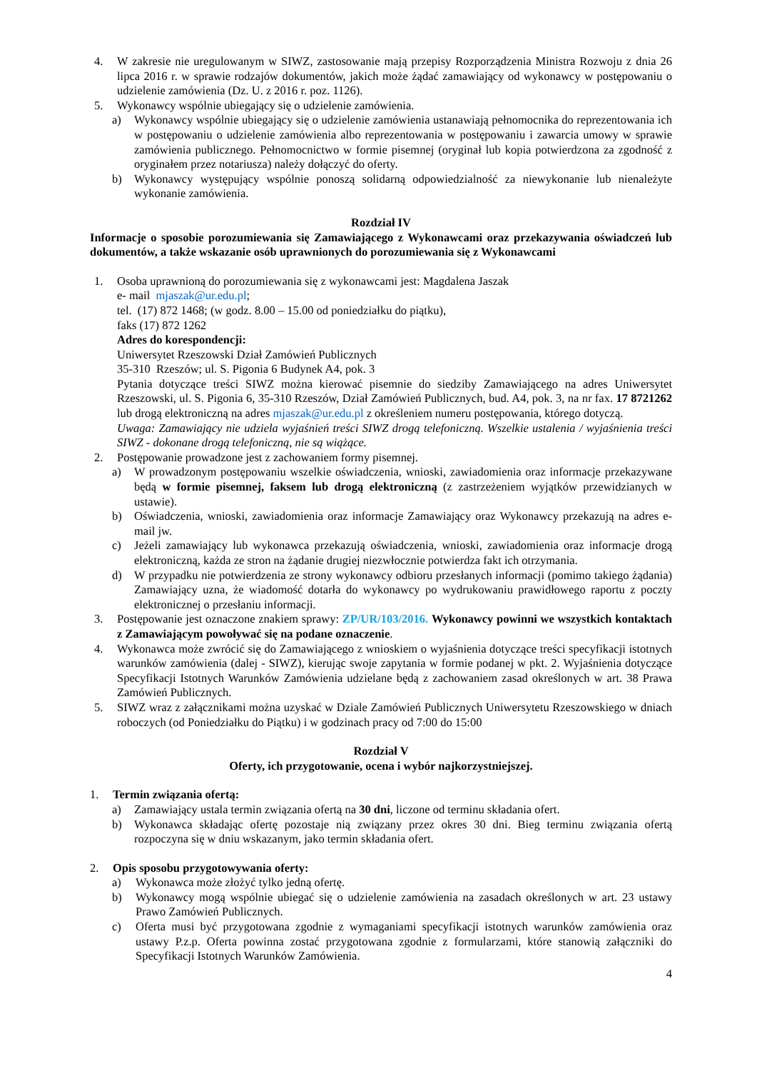4. W zakresie nie uregulowanym w SIWZ, zastosowanie mają przepisy Rozporządzenia Ministra Rozwoju z dnia 26 lipca 2016 r. w sprawie rodzajów dokumentów, jakich może żądać zamawiający od wykonawcy w postępowaniu o udzielenie zamówienia (Dz. U. z 2016 r. poz. 1126).
5. Wykonawcy wspólnie ubiegający się o udzielenie zamówienia.
a) Wykonawcy wspólnie ubiegający się o udzielenie zamówienia ustanawiają pełnomocnika do reprezentowania ich w postępowaniu o udzielenie zamówienia albo reprezentowania w postępowaniu i zawarcia umowy w sprawie zamówienia publicznego. Pełnomocnictwo w formie pisemnej (oryginał lub kopia potwierdzona za zgodność z oryginałem przez notariusza) należy dołączyć do oferty.
b) Wykonawcy występujący wspólnie ponoszą solidarną odpowiedzialność za niewykonanie lub nienależyte wykonanie zamówienia.
Rozdział IV
Informacje o sposobie porozumiewania się Zamawiającego z Wykonawcami oraz przekazywania oświadczeń lub dokumentów, a także wskazanie osób uprawnionych do porozumiewania się z Wykonawcami
1. Osoba uprawnioną do porozumiewania się z wykonawcami jest: Magdalena Jaszak
e- mail mjaszak@ur.edu.pl;
tel. (17) 872 1468; (w godz. 8.00 – 15.00 od poniedziałku do piątku),
faks (17) 872 1262
Adres do korespondencji:
Uniwersytet Rzeszowski Dział Zamówień Publicznych
35-310 Rzeszów; ul. S. Pigonia 6 Budynek A4, pok. 3
Pytania dotyczące treści SIWZ można kierować pisemnie do siedziby Zamawiającego na adres Uniwersytet Rzeszowski, ul. S. Pigonia 6, 35-310 Rzeszów, Dział Zamówień Publicznych, bud. A4, pok. 3, na nr fax. 17 8721262 lub drogą elektroniczną na adres mjaszak@ur.edu.pl z określeniem numeru postępowania, którego dotyczą.
Uwaga: Zamawiający nie udziela wyjaśnień treści SIWZ drogą telefoniczną. Wszelkie ustalenia / wyjaśnienia treści SIWZ - dokonane drogą telefoniczną, nie są wiążące.
2. Postępowanie prowadzone jest z zachowaniem formy pisemnej.
a) W prowadzonym postępowaniu wszelkie oświadczenia, wnioski, zawiadomienia oraz informacje przekazywane będą w formie pisemnej, faksem lub drogą elektroniczną (z zastrzeżeniem wyjątków przewidzianych w ustawie).
b) Oświadczenia, wnioski, zawiadomienia oraz informacje Zamawiający oraz Wykonawcy przekazują na adres e-mail jw.
c) Jeżeli zamawiający lub wykonawca przekazują oświadczenia, wnioski, zawiadomienia oraz informacje drogą elektroniczną, każda ze stron na żądanie drugiej niezwłocznie potwierdza fakt ich otrzymania.
d) W przypadku nie potwierdzenia ze strony wykonawcy odbioru przesłanych informacji (pomimo takiego żądania) Zamawiający uzna, że wiadomość dotarła do wykonawcy po wydrukowaniu prawidłowego raportu z poczty elektronicznej o przesłaniu informacji.
3. Postępowanie jest oznaczone znakiem sprawy: ZP/UR/103/2016. Wykonawcy powinni we wszystkich kontaktach z Zamawiającym powoływać się na podane oznaczenie.
4. Wykonawca może zwrócić się do Zamawiającego z wnioskiem o wyjaśnienia dotyczące treści specyfikacji istotnych warunków zamówienia (dalej - SIWZ), kierując swoje zapytania w formie podanej w pkt. 2. Wyjaśnienia dotyczące Specyfikacji Istotnych Warunków Zamówienia udzielane będą z zachowaniem zasad określonych w art. 38 Prawa Zamówień Publicznych.
5. SIWZ wraz z załącznikami można uzyskać w Dziale Zamówień Publicznych Uniwersytetu Rzeszowskiego w dniach roboczych (od Poniedziałku do Piątku) i w godzinach pracy od 7:00 do 15:00
Rozdział V
Oferty, ich przygotowanie, ocena i wybór najkorzystniejszej.
1. Termin związania ofertą:
a) Zamawiający ustala termin związania ofertą na 30 dni, liczone od terminu składania ofert.
b) Wykonawca składając ofertę pozostaje nią związany przez okres 30 dni. Bieg terminu związania ofertą rozpoczyna się w dniu wskazanym, jako termin składania ofert.
2. Opis sposobu przygotowywania oferty:
a) Wykonawca może złożyć tylko jedną ofertę.
b) Wykonawcy mogą wspólnie ubiegać się o udzielenie zamówienia na zasadach określonych w art. 23 ustawy Prawo Zamówień Publicznych.
c) Oferta musi być przygotowana zgodnie z wymaganiami specyfikacji istotnych warunków zamówienia oraz ustawy P.z.p. Oferta powinna zostać przygotowana zgodnie z formularzami, które stanowią załączniki do Specyfikacji Istotnych Warunków Zamówienia.
4